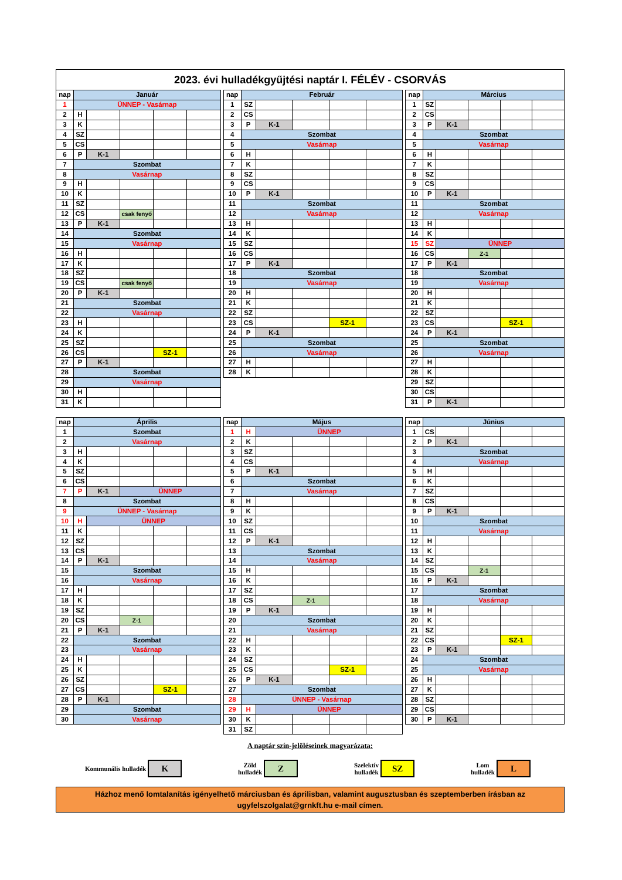2023. évi hulladékgyűjtési naptár I. FÉLÉV - CSORVÁS
| nap | Január | | | | |
| --- | --- | --- | --- | --- | --- |
| 1 | ÜNNEP - Vasárnap | | | | |
| 2 | H | | | | |
| 3 | K | | | | |
| 4 | SZ | | | | |
| 5 | CS | | | | |
| 6 | P | K-1 | | | |
| 7 | Szombat | | | | |
| 8 | Vasárnap | | | | |
| 9 | H | | | | |
| 10 | K | | | | |
| 11 | SZ | | | | |
| 12 | CS | | csak fenyő | | |
| 13 | P | K-1 | | | |
| 14 | Szombat | | | | |
| 15 | Vasárnap | | | | |
| 16 | H | | | | |
| 17 | K | | | | |
| 18 | SZ | | | | |
| 19 | CS | | csak fenyő | | |
| 20 | P | K-1 | | | |
| 21 | Szombat | | | | |
| 22 | Vasárnap | | | | |
| 23 | H | | | | |
| 24 | K | | | | |
| 25 | SZ | | | | |
| 26 | CS | | | SZ-1 | |
| 27 | P | K-1 | | | |
| 28 | Szombat | | | | |
| 29 | Vasárnap | | | | |
| 30 | H | | | | |
| 31 | K | | | | |
| nap | Február | | | | |
| --- | --- | --- | --- | --- | --- |
| 1 | SZ | | | | |
| 2 | CS | | | | |
| 3 | P | K-1 | | | |
| 4 | Szombat | | | | |
| 5 | Vasárnap | | | | |
| 6 | H | | | | |
| 7 | K | | | | |
| 8 | SZ | | | | |
| 9 | CS | | | | |
| 10 | P | K-1 | | | |
| 11 | Szombat | | | | |
| 12 | Vasárnap | | | | |
| 13 | H | | | | |
| 14 | K | | | | |
| 15 | SZ | | | | |
| 16 | CS | | | | |
| 17 | P | K-1 | | | |
| 18 | Szombat | | | | |
| 19 | Vasárnap | | | | |
| 20 | H | | | | |
| 21 | K | | | | |
| 22 | SZ | | | | |
| 23 | CS | | | SZ-1 | |
| 24 | P | K-1 | | | |
| 25 | Szombat | | | | |
| 26 | Vasárnap | | | | |
| 27 | H | | | | |
| 28 | K | | | | |
| nap | Március | | | | |
| --- | --- | --- | --- | --- | --- |
| 1 | SZ | | | | |
| 2 | CS | | | | |
| 3 | P | K-1 | | | |
| 4 | Szombat | | | | |
| 5 | Vasárnap | | | | |
| 6 | H | | | | |
| 7 | K | | | | |
| 8 | SZ | | | | |
| 9 | CS | | | | |
| 10 | P | K-1 | | | |
| 11 | Szombat | | | | |
| 12 | Vasárnap | | | | |
| 13 | H | | | | |
| 14 | K | | | | |
| 15 | SZ | ÜNNEP | | | |
| 16 | CS | | Z-1 | | |
| 17 | P | K-1 | | | |
| 18 | Szombat | | | | |
| 19 | Vasárnap | | | | |
| 20 | H | | | | |
| 21 | K | | | | |
| 22 | SZ | | | | |
| 23 | CS | | | SZ-1 | |
| 24 | P | K-1 | | | |
| 25 | Szombat | | | | |
| 26 | Vasárnap | | | | |
| 27 | H | | | | |
| 28 | K | | | | |
| 29 | SZ | | | | |
| 30 | CS | | | | |
| 31 | P | K-1 | | | |
| nap | Április | | | | |
| --- | --- | --- | --- | --- | --- |
| 1 | Szombat | | | | |
| 2 | Vasárnap | | | | |
| 3 | H | | | | |
| 4 | K | | | | |
| 5 | SZ | | | | |
| 6 | CS | | | | |
| 7 | P | K-1 | ÜNNEP | | |
| 8 | Szombat | | | | |
| 9 | ÜNNEP - Vasárnap | | | | |
| 10 | H | ÜNNEP | | | |
| 11 | K | | | | |
| 12 | SZ | | | | |
| 13 | CS | | | | |
| 14 | P | K-1 | | | |
| 15 | Szombat | | | | |
| 16 | Vasárnap | | | | |
| 17 | H | | | | |
| 18 | K | | | | |
| 19 | SZ | | | | |
| 20 | CS | | Z-1 | | |
| 21 | P | K-1 | | | |
| 22 | Szombat | | | | |
| 23 | Vasárnap | | | | |
| 24 | H | | | | |
| 25 | K | | | | |
| 26 | SZ | | | | |
| 27 | CS | | | SZ-1 | |
| 28 | P | K-1 | | | |
| 29 | Szombat | | | | |
| 30 | Vasárnap | | | | |
| nap | Május | | | | |
| --- | --- | --- | --- | --- | --- |
| 1 | H | ÜNNEP | | | |
| 2 | K | | | | |
| 3 | SZ | | | | |
| 4 | CS | | | | |
| 5 | P | K-1 | | | |
| 6 | Szombat | | | | |
| 7 | Vasárnap | | | | |
| 8 | H | | | | |
| 9 | K | | | | |
| 10 | SZ | | | | |
| 11 | CS | | | | |
| 12 | P | K-1 | | | |
| 13 | Szombat | | | | |
| 14 | Vasárnap | | | | |
| 15 | H | | | | |
| 16 | K | | | | |
| 17 | SZ | | | | |
| 18 | CS | | Z-1 | | |
| 19 | P | K-1 | | | |
| 20 | Szombat | | | | |
| 21 | Vasárnap | | | | |
| 22 | H | | | | |
| 23 | K | | | | |
| 24 | SZ | | | | |
| 25 | CS | | | SZ-1 | |
| 26 | P | K-1 | | | |
| 27 | Szombat | | | | |
| 28 | ÜNNEP - Vasárnap | | | | |
| 29 | H | ÜNNEP | | | |
| 30 | K | | | | |
| 31 | SZ | | | | |
| nap | Június | | | | |
| --- | --- | --- | --- | --- | --- |
| 1 | CS | | | | |
| 2 | P | K-1 | | | |
| 3 | Szombat | | | | |
| 4 | Vasárnap | | | | |
| 5 | H | | | | |
| 6 | K | | | | |
| 7 | SZ | | | | |
| 8 | CS | | | | |
| 9 | P | K-1 | | | |
| 10 | Szombat | | | | |
| 11 | Vasárnap | | | | |
| 12 | H | | | | |
| 13 | K | | | | |
| 14 | SZ | | | | |
| 15 | CS | | Z-1 | | |
| 16 | P | K-1 | | | |
| 17 | Szombat | | | | |
| 18 | Vasárnap | | | | |
| 19 | H | | | | |
| 20 | K | | | | |
| 21 | SZ | | | | |
| 22 | CS | | | SZ-1 | |
| 23 | P | K-1 | | | |
| 24 | Szombat | | | | |
| 25 | Vasárnap | | | | |
| 26 | H | | | | |
| 27 | K | | | | |
| 28 | SZ | | | | |
| 29 | CS | | | | |
| 30 | P | K-1 | | | |
A naptár szín-jelöléseinek magyarázata:
Kommunális hulladék K
Zöld
hulladék Z
Szelektív
hulladék SZ
Lom
hulladék L
Házhoz menő lomtalanítás igényelhető márciusban és áprilisban, valamint augusztusban és szeptemberben írásban az
ugyfelszolgalat@grnkft.hu e-mail címen.